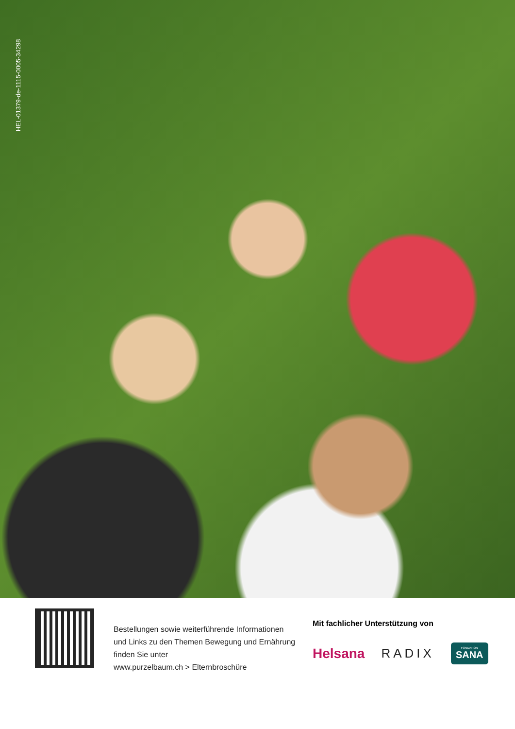HEL-01379-de-1115-0005-34298
Bestellungen sowie weiterführende Informationen
und Links zu den Themen Bewegung und Ernährung
finden Sie unter
www.purzelbaum.ch > Elternbroschüre
Mit fachlicher Unterstützung von
Helsana RADIX FONDATION
SANA